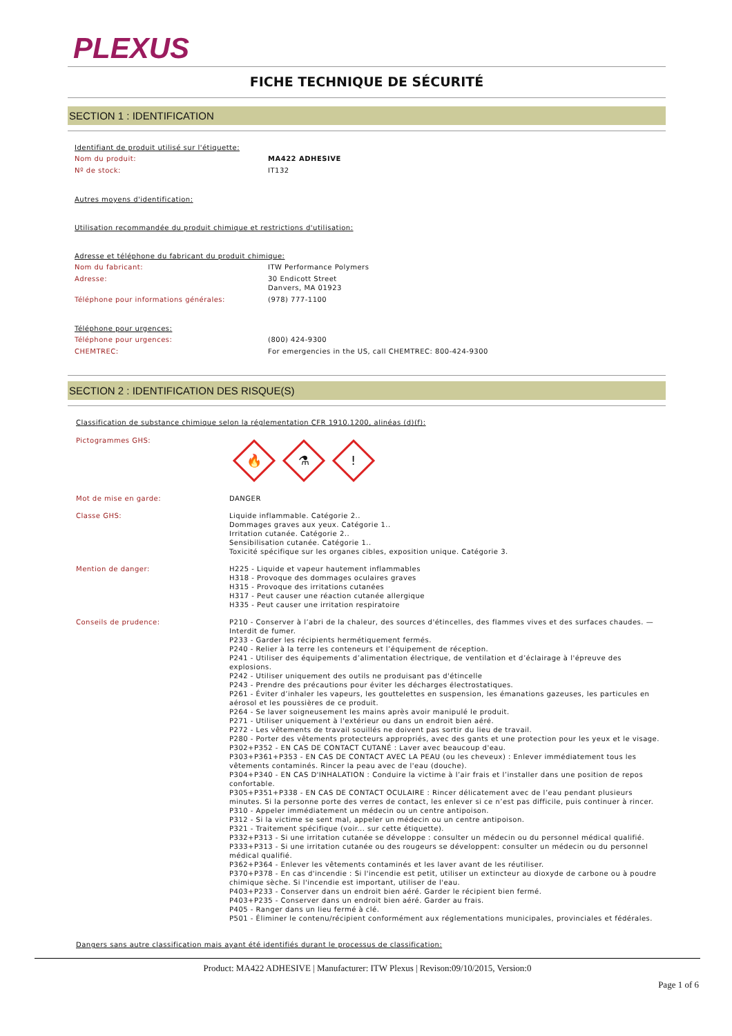PLEXUS
FICHE TECHNIQUE DE SÉCURITÉ
SECTION 1 : IDENTIFICATION
Identifiant de produit utilisé sur l'étiquette:
Nom du produit: MA422 ADHESIVE
Nº de stock: IT132
Autres moyens d'identification:
Utilisation recommandée du produit chimique et restrictions d'utilisation:
Adresse et téléphone du fabricant du produit chimique:
Nom du fabricant: ITW Performance Polymers
Adresse: 30 Endicott Street
Danvers, MA 01923
Téléphone pour informations générales: (978) 777-1100
Téléphone pour urgences:
Téléphone pour urgences: (800) 424-9300
CHEMTREC: For emergencies in the US, call CHEMTREC: 800-424-9300
SECTION 2 : IDENTIFICATION DES RISQUE(S)
Classification de substance chimique selon la réglementation CFR 1910.1200, alinéas (d)(f):
Pictogrammes GHS:
🔥
⚗
!
Mot de mise en garde: DANGER
Classe GHS: Liquide inflammable. Catégorie 2..
Dommages graves aux yeux. Catégorie 1..
Irritation cutanée. Catégorie 2..
Sensibilisation cutanée. Catégorie 1..
Toxicité spécifique sur les organes cibles, exposition unique. Catégorie 3.
Mention de danger: H225 - Liquide et vapeur hautement inflammables
H318 - Provoque des dommages oculaires graves
H315 - Provoque des irritations cutanées
H317 - Peut causer une réaction cutanée allergique
H335 - Peut causer une irritation respiratoire
Conseils de prudence: P210 - Conserver à l’abri de la chaleur, des sources d'étincelles, des flammes vives et des surfaces chaudes. — Interdit de fumer.
P233 - Garder les récipients hermétiquement fermés.
P240 - Relier à la terre les conteneurs et l’équipement de réception.
P241 - Utiliser des équipements d’alimentation électrique, de ventilation et d’éclairage à l'épreuve des explosions.
P242 - Utiliser uniquement des outils ne produisant pas d'étincelle
P243 - Prendre des précautions pour éviter les décharges électrostatiques.
P261 - Éviter d’inhaler les vapeurs, les gouttelettes en suspension, les émanations gazeuses, les particules en aérosol et les poussières de ce produit.
P264 - Se laver soigneusement les mains après avoir manipulé le produit.
P271 - Utiliser uniquement à l'extérieur ou dans un endroit bien aéré.
P272 - Les vêtements de travail souillés ne doivent pas sortir du lieu de travail.
P280 - Porter des vêtements protecteurs appropriés, avec des gants et une protection pour les yeux et le visage.
P302+P352 - EN CAS DE CONTACT CUTANÉ : Laver avec beaucoup d'eau.
P303+P361+P353 - EN CAS DE CONTACT AVEC LA PEAU (ou les cheveux) : Enlever immédiatement tous les vêtements contaminés. Rincer la peau avec de l'eau (douche).
P304+P340 - EN CAS D'INHALATION : Conduire la victime à l’air frais et l’installer dans une position de repos confortable.
P305+P351+P338 - EN CAS DE CONTACT OCULAIRE : Rincer délicatement avec de l’eau pendant plusieurs minutes. Si la personne porte des verres de contact, les enlever si ce n’est pas difficile, puis continuer à rincer.
P310 - Appeler immédiatement un médecin ou un centre antipoison.
P312 - Si la victime se sent mal, appeler un médecin ou un centre antipoison.
P321 - Traitement spécifique (voir... sur cette étiquette).
P332+P313 - Si une irritation cutanée se développe : consulter un médecin ou du personnel médical qualifié.
P333+P313 - Si une irritation cutanée ou des rougeurs se développent: consulter un médecin ou du personnel médical qualifié.
P362+P364 - Enlever les vêtements contaminés et les laver avant de les réutiliser.
P370+P378 - En cas d'incendie : Si l'incendie est petit, utiliser un extincteur au dioxyde de carbone ou à poudre chimique sèche. Si l'incendie est important, utiliser de l'eau.
P403+P233 - Conserver dans un endroit bien aéré. Garder le récipient bien fermé.
P403+P235 - Conserver dans un endroit bien aéré. Garder au frais.
P405 - Ranger dans un lieu fermé à clé.
P501 - Éliminer le contenu/récipient conformément aux réglementations municipales, provinciales et fédérales.
Dangers sans autre classification mais ayant été identifiés durant le processus de classification:
Product: MA422 ADHESIVE | Manufacturer: ITW Plexus | Revison:09/10/2015, Version:0
Page 1 of 6